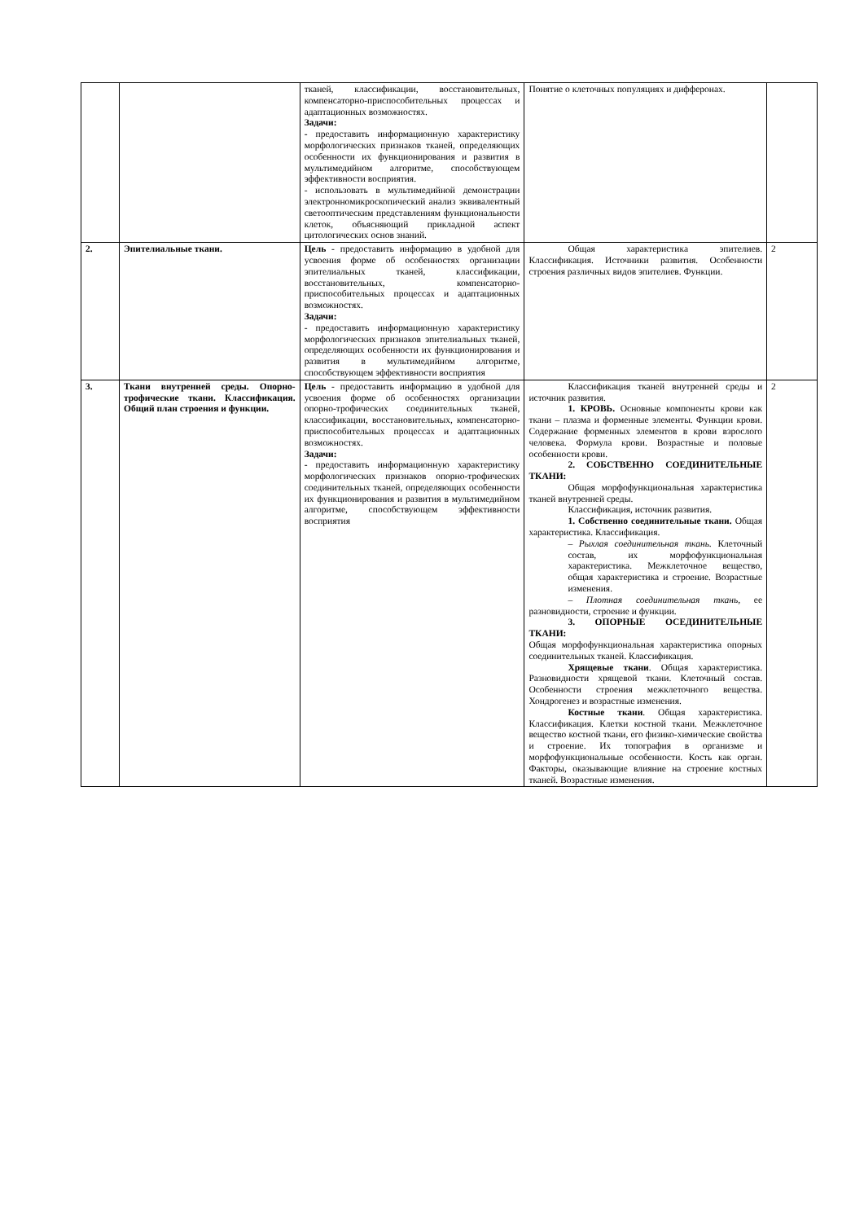| | | тканей, классификации, восстановительных, компенсаторно-приспособительных процессах и адаптационных возможностях. Задачи: - предоставить информационную характеристику морфологических признаков тканей, определяющих особенности их функционирования и развития в мультимедийном алгоритме, способствующем эффективности восприятия. - использовать в мультимедийной демонстрации электронномикроскопический анализ эквивалентный светооптическим представлениям функциональности клеток, объясняющий прикладной аспект цитологических основ знаний. | Понятие о клеточных популяциях и дифферонах. | |
| 2. | Эпителиальные ткани. | Цель - предоставить информацию в удобной для усвоения форме об особенностях организации эпителиальных тканей, классификации, восстановительных, компенсаторно-приспособительных процессах и адаптационных возможностях. Задачи: - предоставить информационную характеристику морфологических признаков эпителиальных тканей, определяющих особенности их функционирования и развития в мультимедийном алгоритме, способствующем эффективности восприятия | Общая характеристика эпителиев. Классификация. Источники развития. Особенности строения различных видов эпителиев. Функции. | 2 |
| 3. | Ткани внутренней среды. Опорно-трофические ткани. Классификация. Общий план строения и функции. | Цель - предоставить информацию в удобной для усвоения форме об особенностях организации опорно-трофических соединительных тканей, классификации, восстановительных, компенсаторно-приспособительных процессах и адаптационных возможностях. Задачи: - предоставить информационную характеристику морфологических признаков опорно-трофических соединительных тканей, определяющих особенности их функционирования и развития в мультимедийном алгоритме, способствующем эффективности восприятия | Классификация тканей внутренней среды и источник развития. 1. КРОВЬ. Основные компоненты крови как ткани – плазма и форменные элементы. Функции крови. Содержание форменных элементов в крови взрослого человека. Формула крови. Возрастные и половые особенности крови. 2. СОБСТВЕННО СОЕДИНИТЕЛЬНЫЕ ТКАНИ: Общая морфофункциональная характеристика тканей внутренней среды. Классификация, источник развития. 1. Собственно соединительные ткани. Общая характеристика. Классификация. – Рыхлая соединительная ткань. Клеточный состав, их морфофункциональная характеристика. Межклеточное вещество, общая характеристика и строение. Возрастные изменения. – Плотная соединительная ткань , ее разновидности, строение и функции. 3. ОПОРНЫЕ ОСЕДИНИТЕЛЬНЫЕ ТКАНИ: Общая морфофункциональная характеристика опорных соединительных тканей. Классификация. Хрящевые ткани . Общая характеристика. Разновидности хрящевой ткани. Клеточный состав. Особенности строения межклеточного вещества. Хондрогенез и возрастные изменения. Костные ткани . Общая характеристика. Классификация. Клетки костной ткани. Межклеточное вещество костной ткани, его физико-химические свойства и строение. Их топография в организме и морфофункциональные особенности. Кость как орган. Факторы, оказывающие влияние на строение костных тканей. Возрастные изменения. | 2 |